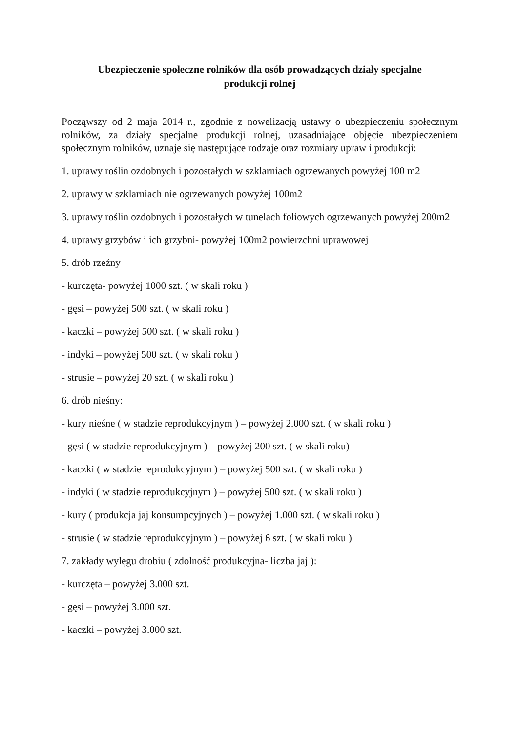Ubezpieczenie społeczne rolników dla osób prowadzących działy specjalne
produkcji rolnej
Począwszy od 2 maja 2014 r., zgodnie z nowelizacją ustawy o ubezpieczeniu społecznym rolników, za działy specjalne produkcji rolnej, uzasadniające objęcie ubezpieczeniem społecznym rolników, uznaje się następujące rodzaje oraz rozmiary upraw i produkcji:
1. uprawy roślin ozdobnych i pozostałych w szklarniach ogrzewanych powyżej 100 m2
2. uprawy w szklarniach nie ogrzewanych powyżej 100m2
3. uprawy roślin ozdobnych i pozostałych w tunelach foliowych ogrzewanych powyżej 200m2
4. uprawy grzybów i ich grzybni- powyżej 100m2 powierzchni uprawowej
5. drób rzeźny
- kurczęta- powyżej 1000 szt. ( w skali roku )
- gęsi – powyżej 500 szt. ( w skali roku )
- kaczki – powyżej 500 szt. ( w skali roku )
- indyki – powyżej 500 szt. ( w skali roku )
- strusie – powyżej 20 szt. ( w skali roku )
6. drób nieśny:
- kury nieśne ( w stadzie reprodukcyjnym ) – powyżej 2.000 szt. ( w skali roku )
- gęsi ( w stadzie reprodukcyjnym ) – powyżej 200 szt. ( w skali roku)
- kaczki ( w stadzie reprodukcyjnym ) – powyżej 500 szt. ( w skali roku )
- indyki ( w stadzie reprodukcyjnym ) – powyżej 500 szt. ( w skali roku )
- kury ( produkcja jaj konsumpcyjnych ) – powyżej 1.000 szt. ( w skali roku )
- strusie ( w stadzie reprodukcyjnym ) – powyżej 6 szt. ( w skali roku )
7. zakłady wylęgu drobiu ( zdolność produkcyjna- liczba jaj ):
- kurczęta – powyżej 3.000 szt.
- gęsi – powyżej 3.000 szt.
- kaczki – powyżej 3.000 szt.